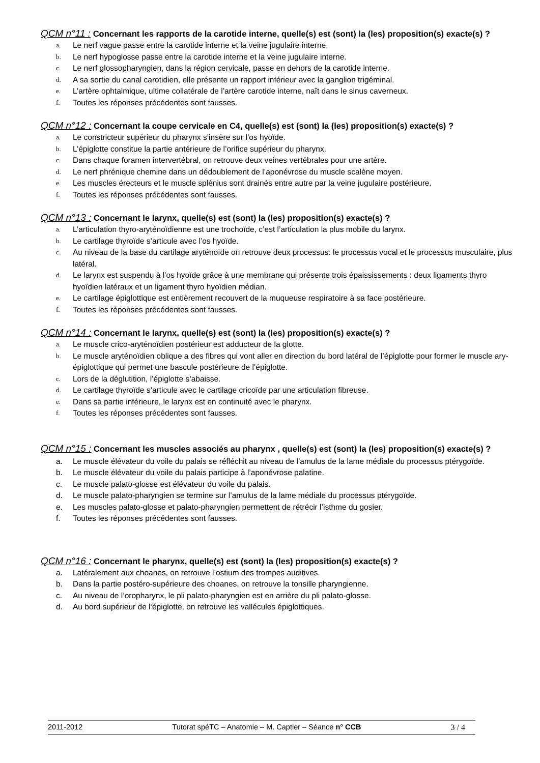QCM n°11 : Concernant les rapports de la carotide interne, quelle(s) est (sont) la (les) proposition(s) exacte(s) ?
a. Le nerf vague passe entre la carotide interne et la veine jugulaire interne.
b. Le nerf hypoglosse passe entre la carotide interne et la veine jugulaire interne.
c. Le nerf glossopharyngien, dans la région cervicale, passe en dehors de la carotide interne.
d. A sa sortie du canal carotidien, elle présente un rapport inférieur avec la ganglion trigéminal.
e. L’artère ophtalmique, ultime collatérale de l’artère carotide interne, naît dans le sinus caverneux.
f. Toutes les réponses précédentes sont fausses.
QCM n°12 : Concernant la coupe cervicale en C4, quelle(s) est (sont) la (les) proposition(s) exacte(s) ?
a. Le constricteur supérieur du pharynx s’insère sur l’os hyoïde.
b. L’épiglotte constitue la partie antérieure de l’orifice supérieur du pharynx.
c. Dans chaque foramen intervertébral, on retrouve deux veines vertébrales pour une artère.
d. Le nerf phrénique chemine dans un dédoublement de l’aponévrose du muscle scalène moyen.
e. Les muscles érecteurs et le muscle splénius sont drainés entre autre par la veine jugulaire postérieure.
f. Toutes les réponses précédentes sont fausses.
QCM n°13 : Concernant le larynx, quelle(s) est (sont) la (les) proposition(s) exacte(s) ?
a. L’articulation thyro-aryténoïdienne est une trochoïde, c’est l’articulation la plus mobile du larynx.
b. Le cartilage thyroïde s’articule avec l’os hyoïde.
c. Au niveau de la base du cartilage aryténoïde on retrouve deux processus: le processus vocal et le processus musculaire, plus latéral.
d. Le larynx est suspendu à l’os hyoïde grâce à une membrane qui présente trois épaississements : deux ligaments thyro hyoïdien latéraux et un ligament thyro hyoïdien médian.
e. Le cartilage épiglottique est entièrement recouvert de la muqueuse respiratoire à sa face postérieure.
f. Toutes les réponses précédentes sont fausses.
QCM n°14 : Concernant le larynx, quelle(s) est (sont) la (les) proposition(s) exacte(s) ?
a. Le muscle crico-aryténoïdien postérieur est adducteur de la glotte.
b. Le muscle aryténoïdien oblique a des fibres qui vont aller en direction du bord latéral de l’épiglotte pour former le muscle ary-épiglottique qui permet une bascule postérieure de l’épiglotte.
c. Lors de la déglutition, l’épiglotte s’abaisse.
d. Le cartilage thyroïde s’articule avec le cartilage cricoïde par une articulation fibreuse.
e. Dans sa partie inférieure, le larynx est en continuité avec le pharynx.
f. Toutes les réponses précédentes sont fausses.
QCM n°15 : Concernant les muscles associés au pharynx , quelle(s) est (sont) la (les) proposition(s) exacte(s) ?
a. Le muscle élévateur du voile du palais se réfléchit au niveau de l’amulus de la lame médiale du processus ptérygoïde.
b. Le muscle élévateur du voile du palais participe à l’aponévrose palatine.
c. Le muscle palato-glosse est élévateur du voile du palais.
d. Le muscle palato-pharyngien se termine sur l’amulus de la lame médiale du processus ptérygoïde.
e. Les muscles palato-glosse et palato-pharyngien permettent de rétrécir l’isthme du gosier.
f. Toutes les réponses précédentes sont fausses.
QCM n°16 : Concernant le pharynx, quelle(s) est (sont) la (les) proposition(s) exacte(s) ?
a. Latéralement aux choanes, on retrouve l’ostium des trompes auditives.
b. Dans la partie postéro-supérieure des choanes, on retrouve la tonsille pharyngienne.
c. Au niveau de l’oropharynx, le pli palato-pharyngien est en arrière du pli palato-glosse.
d. Au bord supérieur de l‘épiglotte, on retrouve les vallécules épiglottiques.
2011-2012 Tutorat spéTC – Anatomie – M. Captier – Séance n° CCB 3 / 4